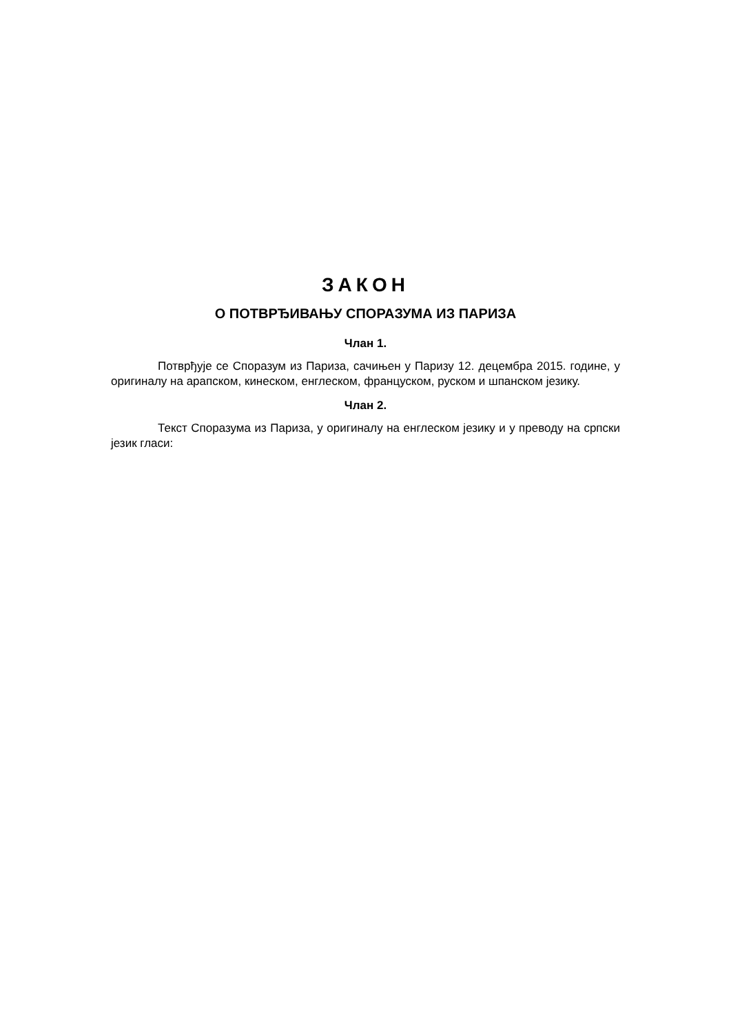ЗАКОН
О ПОТВРЂИВАЊУ СПОРАЗУМА ИЗ ПАРИЗА
Члан 1.
Потврђује се Споразум из Париза, сачињен у Паризу 12. децембра 2015. године, у оригиналу на арапском, кинеском, енглеском, француском, руском и шпанском језику.
Члан 2.
Текст Споразума из Париза, у оригиналу на енглеском језику и у преводу на српски језик гласи: